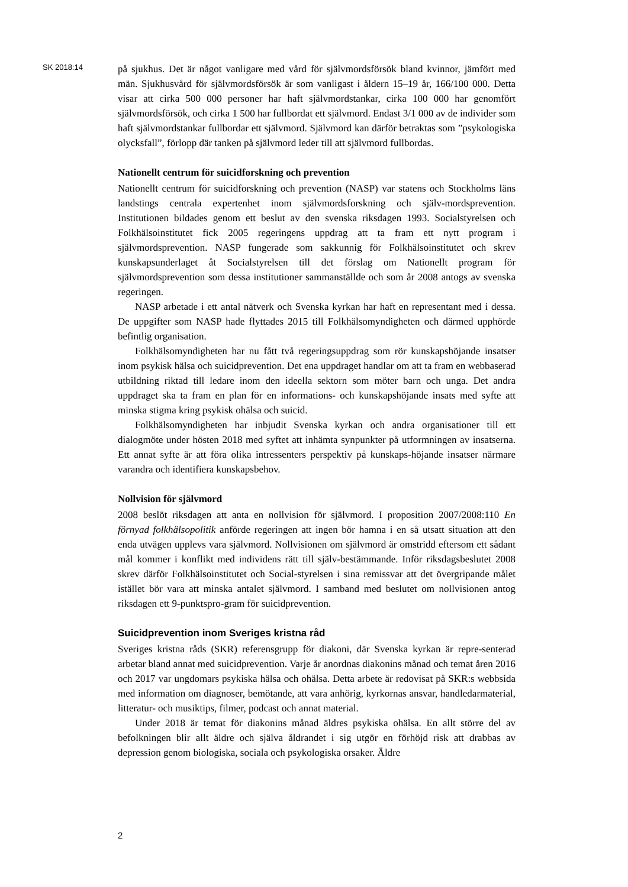SK 2018:14
på sjukhus. Det är något vanligare med vård för självmordsförsök bland kvinnor, jämfört med män. Sjukhusvård för självmordsförsök är som vanligast i åldern 15–19 år, 166/100 000. Detta visar att cirka 500 000 personer har haft självmordstankar, cirka 100 000 har genomfört självmordsförsök, och cirka 1 500 har fullbordat ett självmord. Endast 3/1 000 av de individer som haft självmordstankar fullbordar ett självmord. Självmord kan därför betraktas som ”psykologiska olycksfall”, förlopp där tanken på självmord leder till att självmord fullbordas.
Nationellt centrum för suicidforskning och prevention
Nationellt centrum för suicidforskning och prevention (NASP) var statens och Stockholms läns landstings centrala expertenhet inom självmordsforskning och själv-mordsprevention. Institutionen bildades genom ett beslut av den svenska riksdagen 1993. Socialstyrelsen och Folkhälsoinstitutet fick 2005 regeringens uppdrag att ta fram ett nytt program i självmordsprevention. NASP fungerade som sakkunnig för Folkhälsoinstitutet och skrev kunskapsunderlaget åt Socialstyrelsen till det förslag om Nationellt program för självmordsprevention som dessa institutioner sammanställde och som år 2008 antogs av svenska regeringen.
NASP arbetade i ett antal nätverk och Svenska kyrkan har haft en representant med i dessa. De uppgifter som NASP hade flyttades 2015 till Folkhälsomyndigheten och därmed upphörde befintlig organisation.
Folkhälsomyndigheten har nu fått två regeringsuppdrag som rör kunskapshöjande insatser inom psykisk hälsa och suicidprevention. Det ena uppdraget handlar om att ta fram en webbaserad utbildning riktad till ledare inom den ideella sektorn som möter barn och unga. Det andra uppdraget ska ta fram en plan för en informations- och kunskapshöjande insats med syfte att minska stigma kring psykisk ohälsa och suicid.
Folkhälsomyndigheten har inbjudit Svenska kyrkan och andra organisationer till ett dialogmöte under hösten 2018 med syftet att inhämta synpunkter på utformningen av insatserna. Ett annat syfte är att föra olika intressenters perspektiv på kunskaps-höjande insatser närmare varandra och identifiera kunskapsbehov.
Nollvision för självmord
2008 beslöt riksdagen att anta en nollvision för självmord. I proposition 2007/2008:110 En förnyad folkhälsopolitik anförde regeringen att ingen bör hamna i en så utsatt situation att den enda utvägen upplevs vara självmord. Nollvisionen om självmord är omstridd eftersom ett sådant mål kommer i konflikt med individens rätt till själv-bestämmande. Inför riksdagsbeslutet 2008 skrev därför Folkhälsoinstitutet och Social-styrelsen i sina remissvar att det övergripande målet istället bör vara att minska antalet självmord. I samband med beslutet om nollvisionen antog riksdagen ett 9-punktspro-gram för suicidprevention.
Suicidprevention inom Sveriges kristna råd
Sveriges kristna råds (SKR) referensgrupp för diakoni, där Svenska kyrkan är repre-senterad arbetar bland annat med suicidprevention. Varje år anordnas diakonins månad och temat åren 2016 och 2017 var ungdomars psykiska hälsa och ohälsa. Detta arbete är redovisat på SKR:s webbsida med information om diagnoser, bemötande, att vara anhörig, kyrkornas ansvar, handledarmaterial, litteratur- och musiktips, filmer, podcast och annat material.
Under 2018 är temat för diakonins månad äldres psykiska ohälsa. En allt större del av befolkningen blir allt äldre och själva åldrandet i sig utgör en förhöjd risk att drabbas av depression genom biologiska, sociala och psykologiska orsaker. Äldre
2